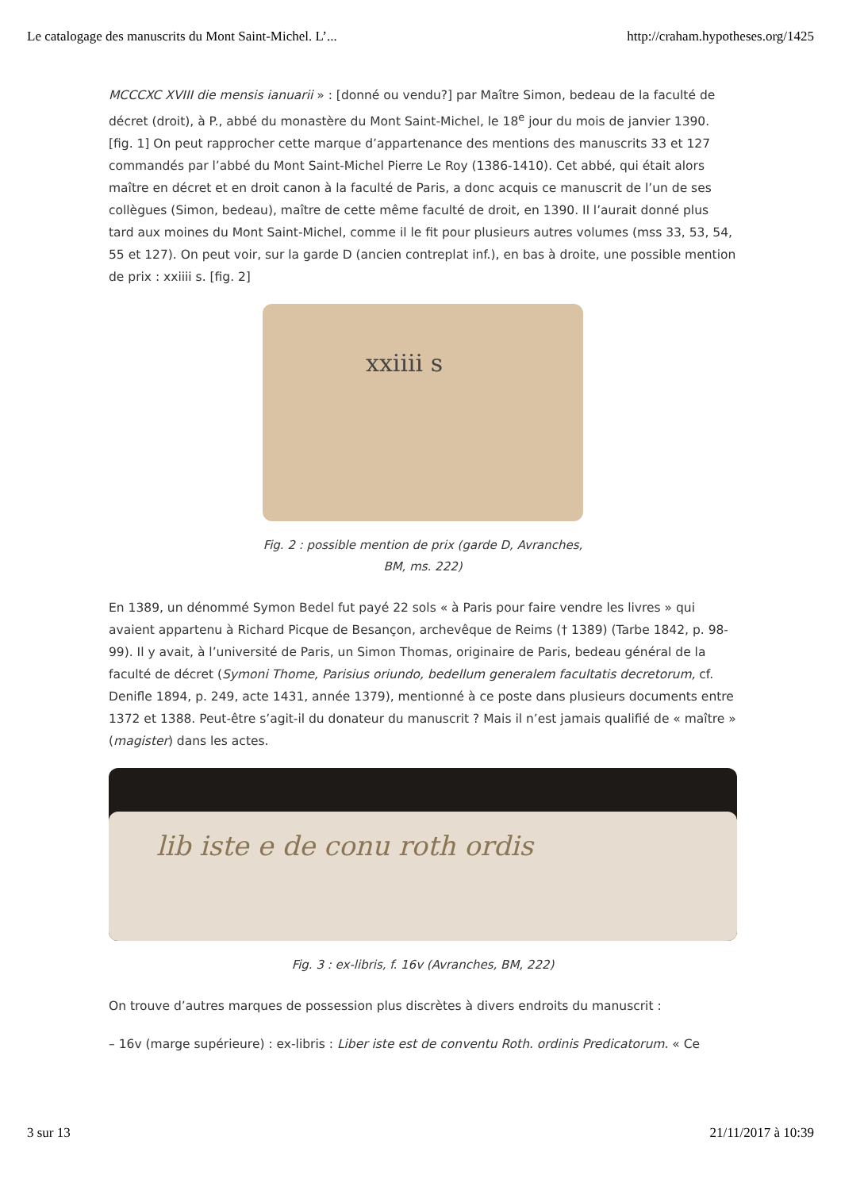Le catalogage des manuscrits du Mont Saint-Michel. L’... http://craham.hypotheses.org/1425
MCCCXC XVIII die mensis ianuarii » : [donné ou vendu?] par Maître Simon, bedeau de la faculté de décret (droit), à P., abbé du monastère du Mont Saint-Michel, le 18<sup>e</sup> jour du mois de janvier 1390. [fig. 1] On peut rapprocher cette marque d’appartenance des mentions des manuscrits 33 et 127 commandés par l’abbé du Mont Saint-Michel Pierre Le Roy (1386-1410). Cet abbé, qui était alors maître en décret et en droit canon à la faculté de Paris, a donc acquis ce manuscrit de l’un de ses collègues (Simon, bedeau), maître de cette même faculté de droit, en 1390. Il l’aurait donné plus tard aux moines du Mont Saint-Michel, comme il le fit pour plusieurs autres volumes (mss 33, 53, 54, 55 et 127). On peut voir, sur la garde D (ancien contreplat inf.), en bas à droite, une possible mention de prix : xxiiii s. [fig. 2]
xxiiii s
Fig. 2 : possible mention de prix (garde D, Avranches,
BM, ms. 222)
En 1389, un dénommé Symon Bedel fut payé 22 sols « à Paris pour faire vendre les livres » qui avaient appartenu à Richard Picque de Besançon, archevêque de Reims († 1389) (Tarbe 1842, p. 98-99). Il y avait, à l’université de Paris, un Simon Thomas, originaire de Paris, bedeau général de la faculté de décret (Symoni Thome, Parisius oriundo, bedellum generalem facultatis decretorum, cf. Denifle 1894, p. 249, acte 1431, année 1379), mentionné à ce poste dans plusieurs documents entre 1372 et 1388. Peut-être s’agit-il du donateur du manuscrit ? Mais il n’est jamais qualifié de « maître » (magister) dans les actes.
lib iste e de conu roth ordis
Fig. 3 : ex-libris, f. 16v (Avranches, BM, 222)
On trouve d’autres marques de possession plus discrètes à divers endroits du manuscrit :
– 16v (marge supérieure) : ex-libris : Liber iste est de conventu Roth. ordinis Predicatorum. « Ce
3 sur 13 21/11/2017 à 10:39